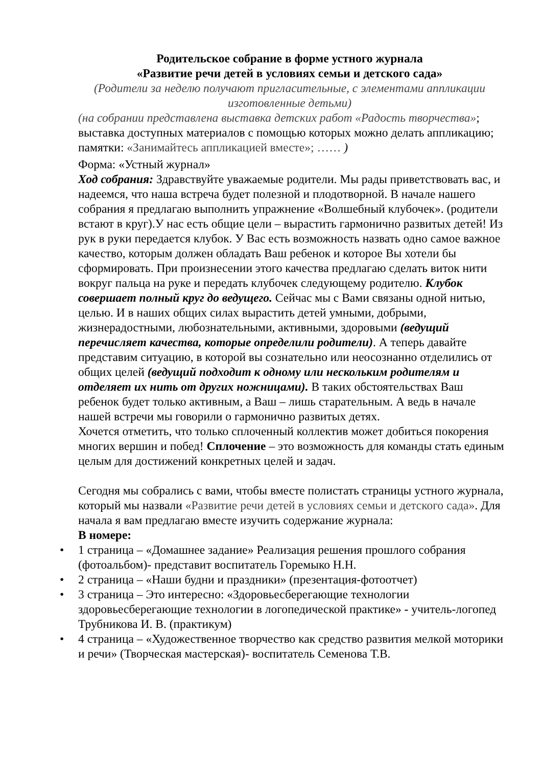Родительское собрание в форме устного журнала
«Развитие речи детей в условиях семьи и детского сада»
(Родители за неделю получают пригласительные, с элементами аппликации изготовленные детьми)
(на собрании представлена выставка детских работ «Радость творчества»; выставка доступных материалов с помощью которых можно делать аппликацию; памятки: «Занимайтесь аппликацией вместе»; …… )
Форма: «Устный журнал»
Ход собрания: Здравствуйте уважаемые родители. Мы рады приветствовать вас, и надеемся, что наша встреча будет полезной и плодотворной. В начале нашего собрания я предлагаю выполнить упражнение «Волшебный клубочек». (родители встают в круг).У нас есть общие цели – вырастить гармонично развитых детей! Из рук в руки передается клубок. У Вас есть возможность назвать одно самое важное качество, которым должен обладать Ваш ребенок и которое Вы хотели бы сформировать. При произнесении этого качества предлагаю сделать виток нити вокруг пальца на руке и передать клубочек следующему родителю. Клубок совершает полный круг до ведущего. Сейчас мы с Вами связаны одной нитью, целью. И в наших общих силах вырастить детей умными, добрыми, жизнерадостными, любознательными, активными, здоровыми (ведущий перечисляет качества, которые определили родители). А теперь давайте представим ситуацию, в которой вы сознательно или неосознанно отделились от общих целей (ведущий подходит к одному или нескольким родителям и отделяет их нить от других ножницами). В таких обстоятельствах Ваш ребенок будет только активным, а Ваш – лишь старательным. А ведь в начале нашей встречи мы говорили о гармонично развитых детях.
Хочется отметить, что только сплоченный коллектив может добиться покорения многих вершин и побед! Сплочение – это возможность для команды стать единым целым для достижений конкретных целей и задач.
Сегодня мы собрались с вами, чтобы вместе полистать страницы устного журнала, который мы назвали «Развитие речи детей в условиях семьи и детского сада». Для начала я вам предлагаю вместе изучить содержание журнала:
В номере:
• 1 страница – «Домашнее задание» Реализация решения прошлого собрания (фотоальбом)- представит воспитатель Горемыко Н.Н.
• 2 страница – «Наши будни и праздники» (презентация-фотоотчет)
• 3 страница – Это интересно: «Здоровьесберегающие технологии здоровьесберегающие технологии в логопедической практике» - учитель-логопед Трубникова И. В. (практикум)
• 4 страница – «Художественное творчество как средство развития мелкой моторики и речи» (Творческая мастерская)- воспитатель Семенова Т.В.